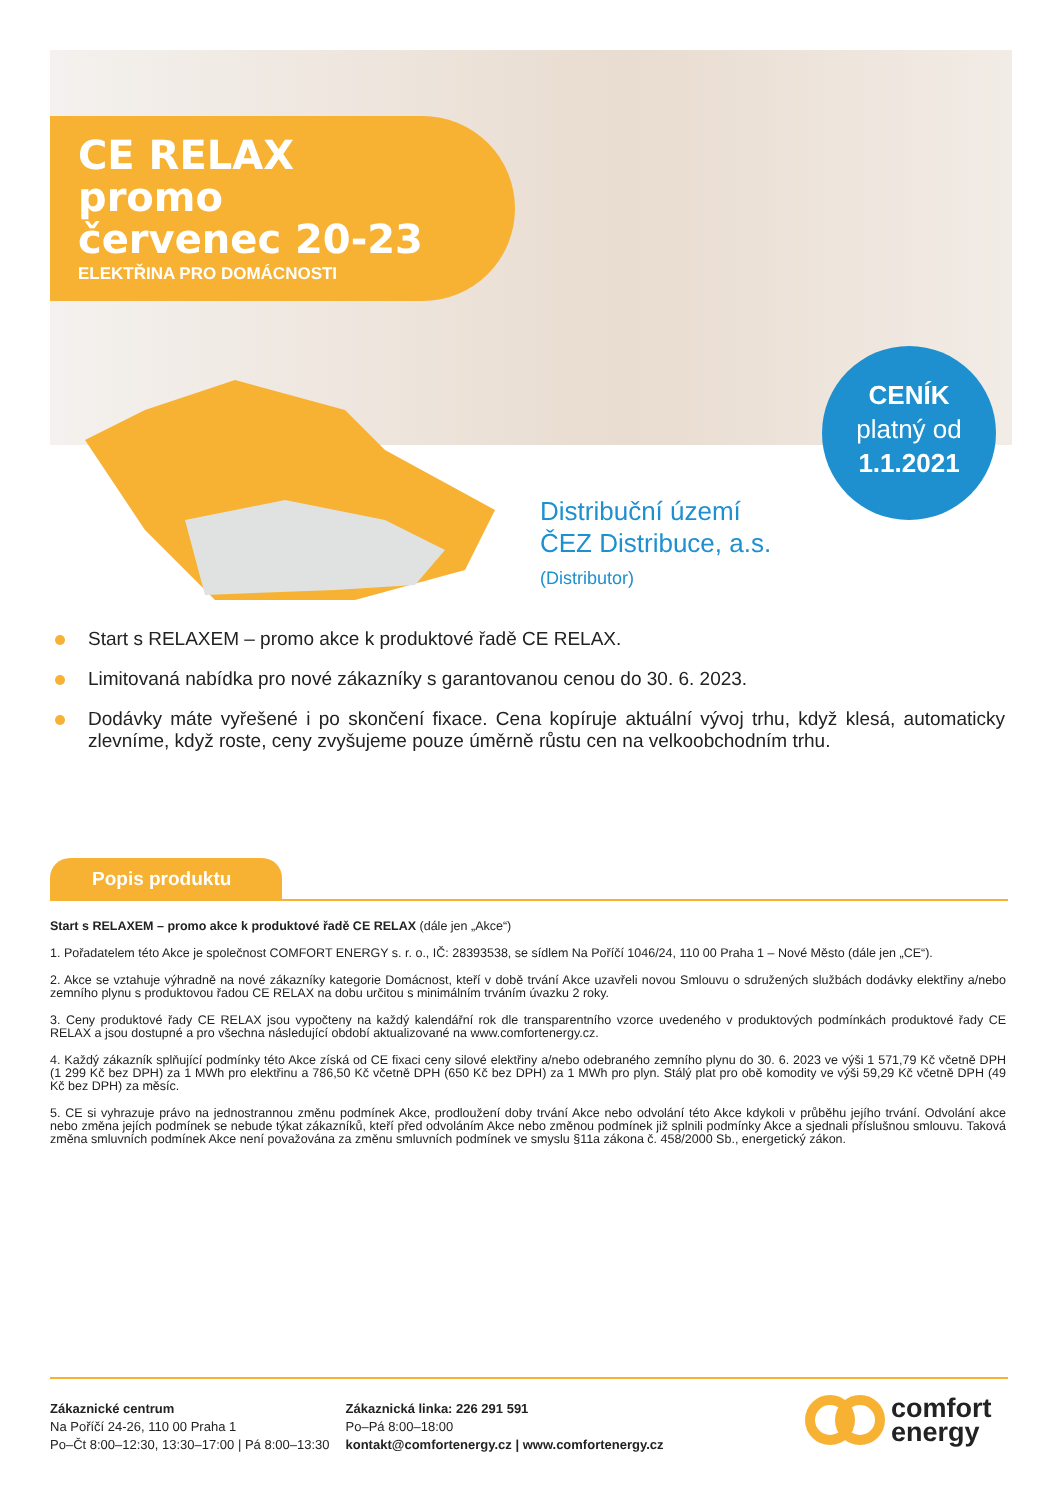CE RELAX
promo
červenec 20-23
ELEKTŘINA PRO DOMÁCNOSTI
CENÍK
platný od
1.1.2021
Distribuční území
ČEZ Distribuce, a.s.
(Distributor)
Start s RELAXEM – promo akce k produktové řadě CE RELAX.
Limitovaná nabídka pro nové zákazníky s garantovanou cenou do 30. 6. 2023.
Dodávky máte vyřešené i po skončení fixace. Cena kopíruje aktuální vývoj trhu, když klesá, automaticky zlevníme, když roste, ceny zvyšujeme pouze úměrně růstu cen na velkoobchodním trhu.
Popis produktu
Start s RELAXEM – promo akce k produktové řadě CE RELAX (dále jen „Akce“)
1. Pořadatelem této Akce je společnost COMFORT ENERGY s. r. o., IČ: 28393538, se sídlem Na Poříčí 1046/24, 110 00 Praha 1 – Nové Město (dále jen „CE“).
2. Akce se vztahuje výhradně na nové zákazníky kategorie Domácnost, kteří v době trvání Akce uzavřeli novou Smlouvu o sdružených službách dodávky elektřiny a/nebo zemního plynu s produktovou řadou CE RELAX na dobu určitou s minimálním trváním úvazku 2 roky.
3. Ceny produktové řady CE RELAX jsou vypočteny na každý kalendářní rok dle transparentního vzorce uvedeného v produktových podmínkách produktové řady CE RELAX a jsou dostupné a pro všechna následující období aktualizované na www.comfortenergy.cz.
4. Každý zákazník splňující podmínky této Akce získá od CE fixaci ceny silové elektřiny a/nebo odebraného zemního plynu do 30. 6. 2023 ve výši 1 571,79 Kč včetně DPH (1 299 Kč bez DPH) za 1 MWh pro elektřinu a 786,50 Kč včetně DPH (650 Kč bez DPH) za 1 MWh pro plyn. Stálý plat pro obě komodity ve výši 59,29 Kč včetně DPH (49 Kč bez DPH) za měsíc.
5. CE si vyhrazuje právo na jednostrannou změnu podmínek Akce, prodloužení doby trvání Akce nebo odvolání této Akce kdykoli v průběhu jejího trvání. Odvolání akce nebo změna jejích podmínek se nebude týkat zákazníků, kteří před odvoláním Akce nebo změnou podmínek již splnili podmínky Akce a sjednali příslušnou smlouvu. Taková změna smluvních podmínek Akce není považována za změnu smluvních podmínek ve smyslu §11a zákona č. 458/2000 Sb., energetický zákon.
Zákaznické centrum
Na Poříčí 24-26, 110 00 Praha 1
Po–Čt 8:00–12:30, 13:30–17:00 | Pá 8:00–13:30
Zákaznická linka: 226 291 591
Po–Pá 8:00–18:00
kontakt@comfortenergy.cz | www.comfortenergy.cz
comfort
energy